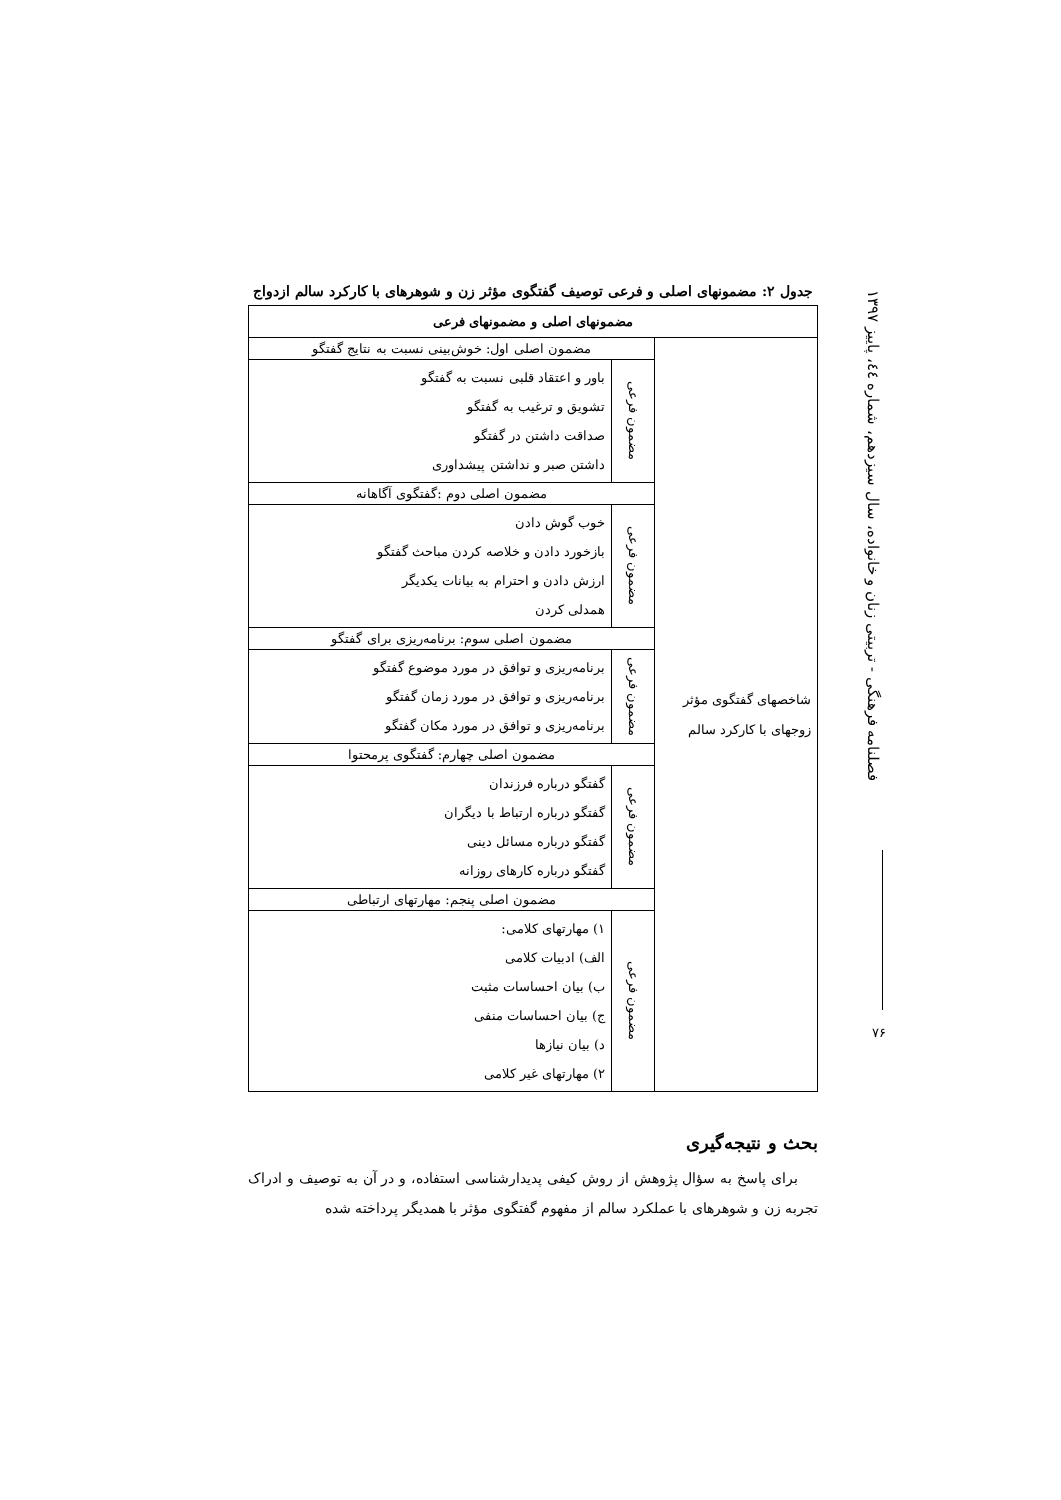فصلنامه فرهنگی - تربیتی زنان و خانواده، سال سیزدهم، شماره ٤٤، پاییز ١٣٩٧
٧۶
جدول ۲: مضمونهای اصلی و فرعی توصیف گفتگوی مؤثر زن و شوهرهای با کارکرد سالم ازدواج
| مضمونهای اصلی و مضمونهای فرعی | | |
| --- | --- | --- |
| شاخصهای گفتگوی مؤثر زوجهای با کارکرد سالم | مضمون اصلی اول: خوش‌بینی نسبت به نتایج گفتگو | |
| | مضمون فرعی | باور و اعتقاد قلبی نسبت به گفتگو تشویق و ترغیب به گفتگو صداقت داشتن در گفتگو داشتن صبر و نداشتن پیشداوری |
| | مضمون اصلی دوم :گفتگوی آگاهانه | |
| | مضمون فرعی | خوب گوش دادن بازخورد دادن و خلاصه کردن مباحث گفتگو ارزش دادن و احترام به بیانات یکدیگر همدلی کردن |
| | مضمون اصلی سوم: برنامه‌ریزی برای گفتگو | |
| | مضمون فرعی | برنامه‌ریزی و توافق در مورد موضوع گفتگو برنامه‌ریزی و توافق در مورد زمان گفتگو برنامه‌ریزی و توافق در مورد مکان گفتگو |
| | مضمون اصلی چهارم: گفتگوی پرمحتوا | |
| | مضمون فرعی | گفتگو درباره فرزندان گفتگو درباره ارتباط با دیگران گفتگو درباره مسائل دینی گفتگو درباره کارهای روزانه |
| | مضمون اصلی پنجم: مهارتهای ارتباطی | |
| | مضمون فرعی | ۱) مهارتهای کلامی: الف) ادبیات کلامی ب) بیان احساسات مثبت ج) بیان احساسات منفی د) بیان نیازها ۲) مهارتهای غیر کلامی |
بحث و نتیجه‌گیری
برای پاسخ به سؤال پژوهش از روش کیفی پدیدارشناسی استفاده، و در آن به توصیف و ادراک تجربه زن و شوهرهای با عملکرد سالم از مفهوم گفتگوی مؤثر با همدیگر پرداخته شده